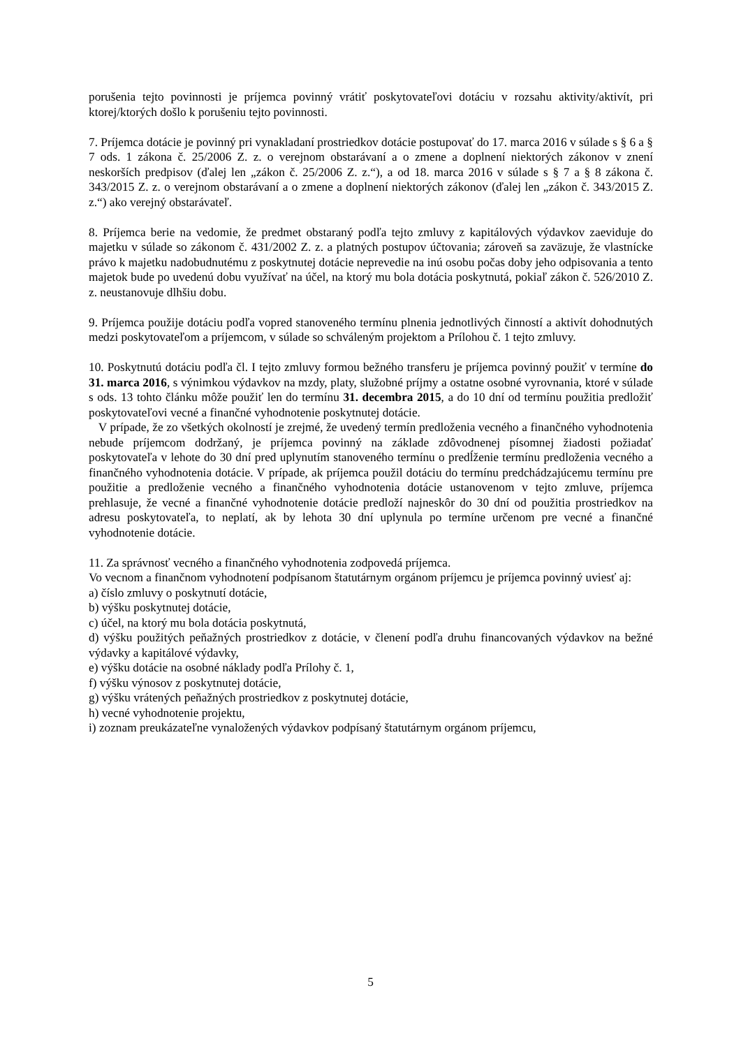porušenia tejto povinnosti je príjemca povinný vrátiť poskytovateľovi dotáciu v rozsahu aktivity/aktivít, pri ktorej/ktorých došlo k porušeniu tejto povinnosti.
7. Príjemca dotácie je povinný pri vynakladaní prostriedkov dotácie postupovať do 17. marca 2016 v súlade s § 6 a § 7 ods. 1 zákona č. 25/2006 Z. z. o verejnom obstarávaní a o zmene a doplnení niektorých zákonov v znení neskorších predpisov (ďalej len „zákon č. 25/2006 Z. z.“), a od 18. marca 2016 v súlade s § 7 a § 8 zákona č. 343/2015 Z. z. o verejnom obstarávaní a o zmene a doplnení niektorých zákonov (ďalej len „zákon č. 343/2015 Z. z.“) ako verejný obstarávateľ.
8. Príjemca berie na vedomie, že predmet obstaraný podľa tejto zmluvy z kapitálových výdavkov zaeviduje do majetku v súlade so zákonom č. 431/2002 Z. z. a platných postupov účtovania; zároveň sa zaväzuje, že vlastnícke právo k majetku nadobudnutému z poskytnutej dotácie neprevedie na inú osobu počas doby jeho odpisovania a tento majetok bude po uvedenú dobu využívať na účel, na ktorý mu bola dotácia poskytnutá, pokiaľ zákon č. 526/2010 Z. z. neustanovuje dlhšiu dobu.
9. Príjemca použije dotáciu podľa vopred stanoveného termínu plnenia jednotlivých činností a aktivít dohodnutých medzi poskytovateľom a príjemcom, v súlade so schváleným projektom a Prílohou č. 1 tejto zmluvy.
10. Poskytnutú dotáciu podľa čl. I tejto zmluvy formou bežného transferu je príjemca povinný použiť v termíne do 31. marca 2016, s výnimkou výdavkov na mzdy, platy, služobné príjmy a ostatne osobné vyrovnania, ktoré v súlade s ods. 13 tohto článku môže použiť len do termínu 31. decembra 2015, a do 10 dní od termínu použitia predložiť poskytovateľovi vecné a finančné vyhodnotenie poskytnutej dotácie.
V prípade, že zo všetkých okolností je zrejmé, že uvedený termín predloženia vecného a finančného vyhodnotenia nebude príjemcom dodržaný, je príjemca povinný na základe zdôvodnenej písomnej žiadosti požiadať poskytovateľa v lehote do 30 dní pred uplynutím stanoveného termínu o predĺženie termínu predloženia vecného a finančného vyhodnotenia dotácie. V prípade, ak príjemca použil dotáciu do termínu predchádzajúcemu termínu pre použitie a predloženie vecného a finančného vyhodnotenia dotácie ustanovenom v tejto zmluve, príjemca prehlasuje, že vecné a finančné vyhodnotenie dotácie predloží najneskôr do 30 dní od použitia prostriedkov na adresu poskytovateľa, to neplatí, ak by lehota 30 dní uplynula po termíne určenom pre vecné a finančné vyhodnotenie dotácie.
11. Za správnosť vecného a finančného vyhodnotenia zodpovedá príjemca.
Vo vecnom a finančnom vyhodnotení podpísanom štatutárnym orgánom príjemcu je príjemca povinný uviesť aj:
a) číslo zmluvy o poskytnutí dotácie,
b) výšku poskytnutej dotácie,
c) účel, na ktorý mu bola dotácia poskytnutá,
d) výšku použitých peňažných prostriedkov z dotácie, v členení podľa druhu financovaných výdavkov na bežné výdavky a kapitálové výdavky,
e) výšku dotácie na osobné náklady podľa Prílohy č. 1,
f) výšku výnosov z poskytnutej dotácie,
g) výšku vrátených peňažných prostriedkov z poskytnutej dotácie,
h) vecné vyhodnotenie projektu,
i) zoznam preukázateľne vynaložených výdavkov podpísaný štatutárnym orgánom príjemcu,
5